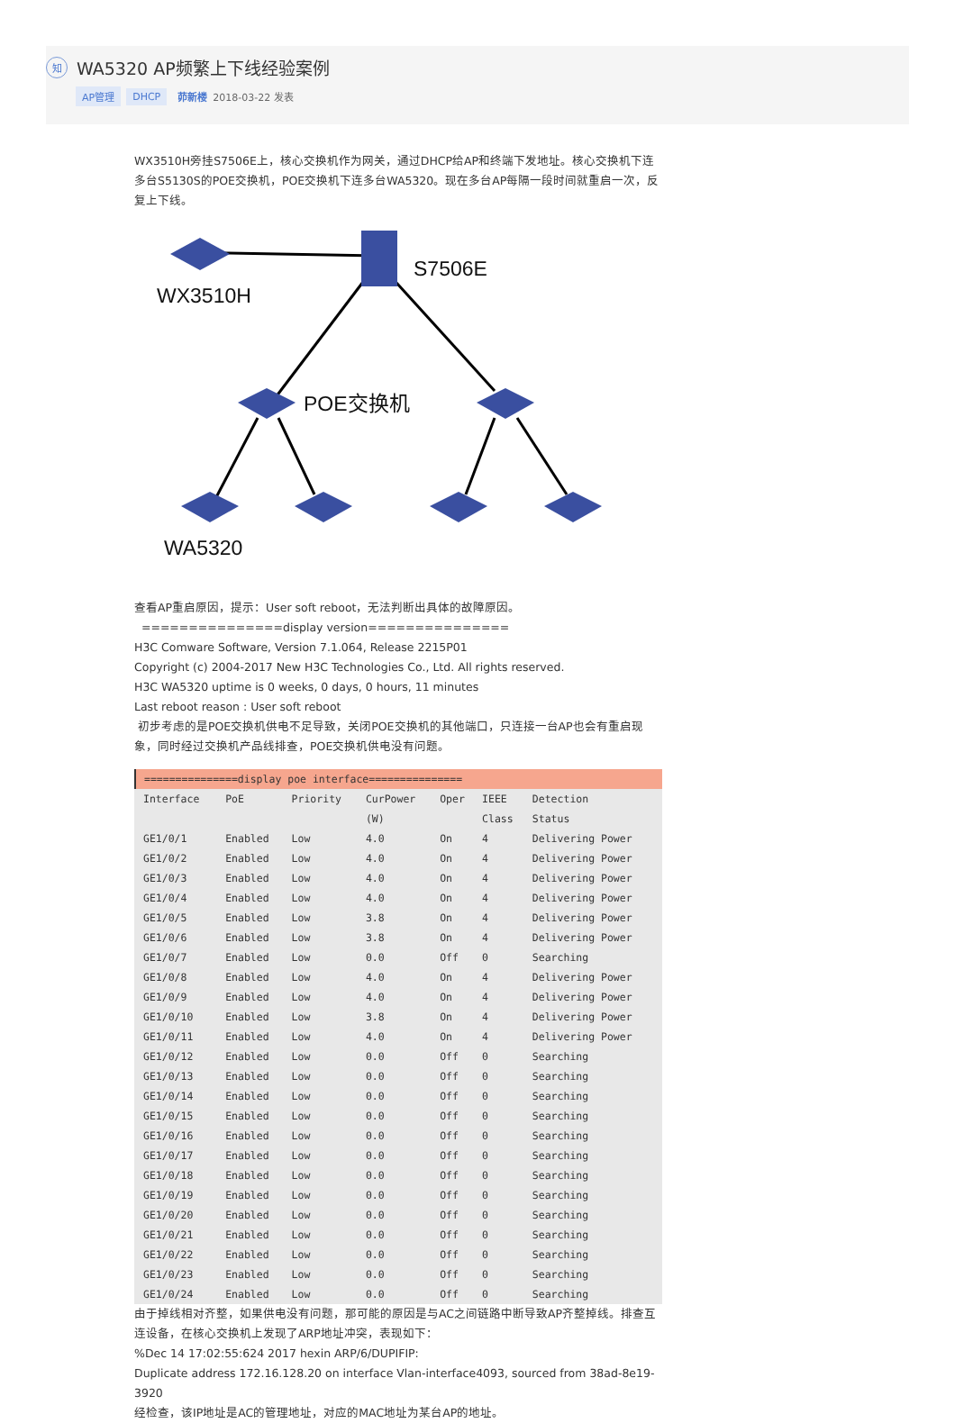知 WA5320 AP频繁上下线经验案例
AP管理 DHCP 茆新楼 2018-03-22 发表
WX3510H旁挂S7506E上，核心交换机作为网关，通过DHCP给AP和终端下发地址。核心交换机下连多台S5130S的POE交换机，POE交换机下连多台WA5320。现在多台AP每隔一段时间就重启一次，反复上下线。
WX3510H
S7506E
POE交换机
WA5320
查看AP重启原因，提示：User soft reboot，无法判断出具体的故障原因。
===============display version===============
H3C Comware Software, Version 7.1.064, Release 2215P01
Copyright (c) 2004-2017 New H3C Technologies Co., Ltd. All rights reserved.
H3C WA5320 uptime is 0 weeks, 0 days, 0 hours, 11 minutes
Last reboot reason : User soft reboot
初步考虑的是POE交换机供电不足导致，关闭POE交换机的其他端口，只连接一台AP也会有重启现象，同时经过交换机产品线排查，POE交换机供电没有问题。
| ===============display poe interface=============== | | | | | | |
| Interface | PoE | Priority | CurPower | Oper | IEEE | Detection |
| | | | (W) | | Class | Status |
| GE1/0/1 | Enabled | Low | 4.0 | On | 4 | Delivering Power |
| GE1/0/2 | Enabled | Low | 4.0 | On | 4 | Delivering Power |
| GE1/0/3 | Enabled | Low | 4.0 | On | 4 | Delivering Power |
| GE1/0/4 | Enabled | Low | 4.0 | On | 4 | Delivering Power |
| GE1/0/5 | Enabled | Low | 3.8 | On | 4 | Delivering Power |
| GE1/0/6 | Enabled | Low | 3.8 | On | 4 | Delivering Power |
| GE1/0/7 | Enabled | Low | 0.0 | Off | 0 | Searching |
| GE1/0/8 | Enabled | Low | 4.0 | On | 4 | Delivering Power |
| GE1/0/9 | Enabled | Low | 4.0 | On | 4 | Delivering Power |
| GE1/0/10 | Enabled | Low | 3.8 | On | 4 | Delivering Power |
| GE1/0/11 | Enabled | Low | 4.0 | On | 4 | Delivering Power |
| GE1/0/12 | Enabled | Low | 0.0 | Off | 0 | Searching |
| GE1/0/13 | Enabled | Low | 0.0 | Off | 0 | Searching |
| GE1/0/14 | Enabled | Low | 0.0 | Off | 0 | Searching |
| GE1/0/15 | Enabled | Low | 0.0 | Off | 0 | Searching |
| GE1/0/16 | Enabled | Low | 0.0 | Off | 0 | Searching |
| GE1/0/17 | Enabled | Low | 0.0 | Off | 0 | Searching |
| GE1/0/18 | Enabled | Low | 0.0 | Off | 0 | Searching |
| GE1/0/19 | Enabled | Low | 0.0 | Off | 0 | Searching |
| GE1/0/20 | Enabled | Low | 0.0 | Off | 0 | Searching |
| GE1/0/21 | Enabled | Low | 0.0 | Off | 0 | Searching |
| GE1/0/22 | Enabled | Low | 0.0 | Off | 0 | Searching |
| GE1/0/23 | Enabled | Low | 0.0 | Off | 0 | Searching |
| GE1/0/24 | Enabled | Low | 0.0 | Off | 0 | Searching |
由于掉线相对齐整，如果供电没有问题，那可能的原因是与AC之间链路中断导致AP齐整掉线。排查互连设备，在核心交换机上发现了ARP地址冲突，表现如下：
%Dec 14 17:02:55:624 2017 hexin ARP/6/DUPIFIP:
Duplicate address 172.16.128.20 on interface Vlan-interface4093, sourced from 38ad-8e19-3920
经检查，该IP地址是AC的管理地址，对应的MAC地址为某台AP的地址。